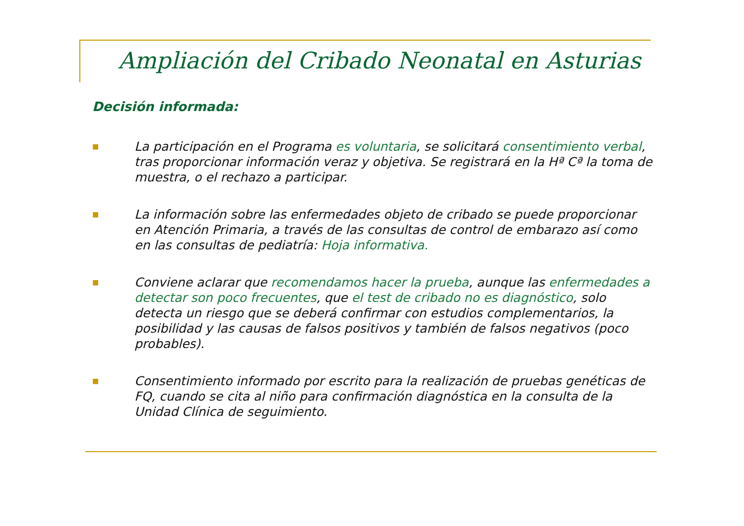Ampliación del Cribado Neonatal en Asturias
Decisión informada:
■
La participación en el Programa es voluntaria, se solicitará consentimiento verbal, tras proporcionar información veraz y objetiva. Se registrará en la Hª Cª la toma de muestra, o el rechazo a participar.
■
La información sobre las enfermedades objeto de cribado se puede proporcionar en Atención Primaria, a través de las consultas de control de embarazo así como en las consultas de pediatría: Hoja informativa.
■
Conviene aclarar que recomendamos hacer la prueba, aunque las enfermedades a detectar son poco frecuentes, que el test de cribado no es diagnóstico, solo detecta un riesgo que se deberá confirmar con estudios complementarios, la posibilidad y las causas de falsos positivos y también de falsos negativos (poco probables).
■
Consentimiento informado por escrito para la realización de pruebas genéticas de FQ, cuando se cita al niño para confirmación diagnóstica en la consulta de la Unidad Clínica de seguimiento.